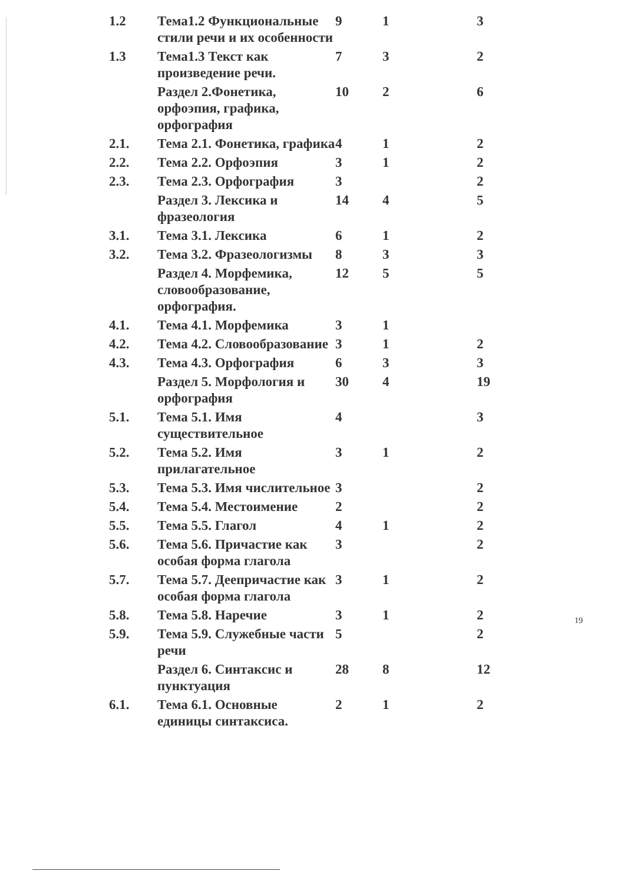| 1.2 | Тема1.2 Функциональные стили речи и их особенности | 9 | 1 | 3 |
| 1.3 | Тема1.3 Текст как произведение речи. | 7 | 3 | 2 |
| | Раздел 2.Фонетика, орфоэпия, графика, орфография | 10 | 2 | 6 |
| 2.1. | Тема 2.1. Фонетика, графика | 4 | 1 | 2 |
| 2.2. | Тема 2.2. Орфоэпия | 3 | 1 | 2 |
| 2.3. | Тема 2.3. Орфография | 3 | | 2 |
| | Раздел 3. Лексика и фразеология | 14 | 4 | 5 |
| 3.1. | Тема 3.1. Лексика | 6 | 1 | 2 |
| 3.2. | Тема 3.2. Фразеологизмы | 8 | 3 | 3 |
| | Раздел 4. Морфемика, словообразование, орфография. | 12 | 5 | 5 |
| 4.1. | Тема 4.1. Морфемика | 3 | 1 | |
| 4.2. | Тема 4.2. Словообразование | 3 | 1 | 2 |
| 4.3. | Тема 4.3. Орфография | 6 | 3 | 3 |
| | Раздел 5. Морфология и орфография | 30 | 4 | 19 |
| 5.1. | Тема 5.1. Имя существительное | 4 | | 3 |
| 5.2. | Тема 5.2. Имя прилагательное | 3 | 1 | 2 |
| 5.3. | Тема 5.3. Имя числительное | 3 | | 2 |
| 5.4. | Тема 5.4. Местоимение | 2 | | 2 |
| 5.5. | Тема 5.5. Глагол | 4 | 1 | 2 |
| 5.6. | Тема 5.6. Причастие как особая форма глагола | 3 | | 2 |
| 5.7. | Тема 5.7. Деепричастие как особая форма глагола | 3 | 1 | 2 |
| 5.8. | Тема 5.8. Наречие | 3 | 1 | 2 |
| 5.9. | Тема 5.9. Служебные части речи | 5 | | 2 |
| | Раздел 6. Синтаксис и пунктуация | 28 | 8 | 12 |
| 6.1. | Тема 6.1. Основные единицы синтаксиса. | 2 | 1 | 2 |
19